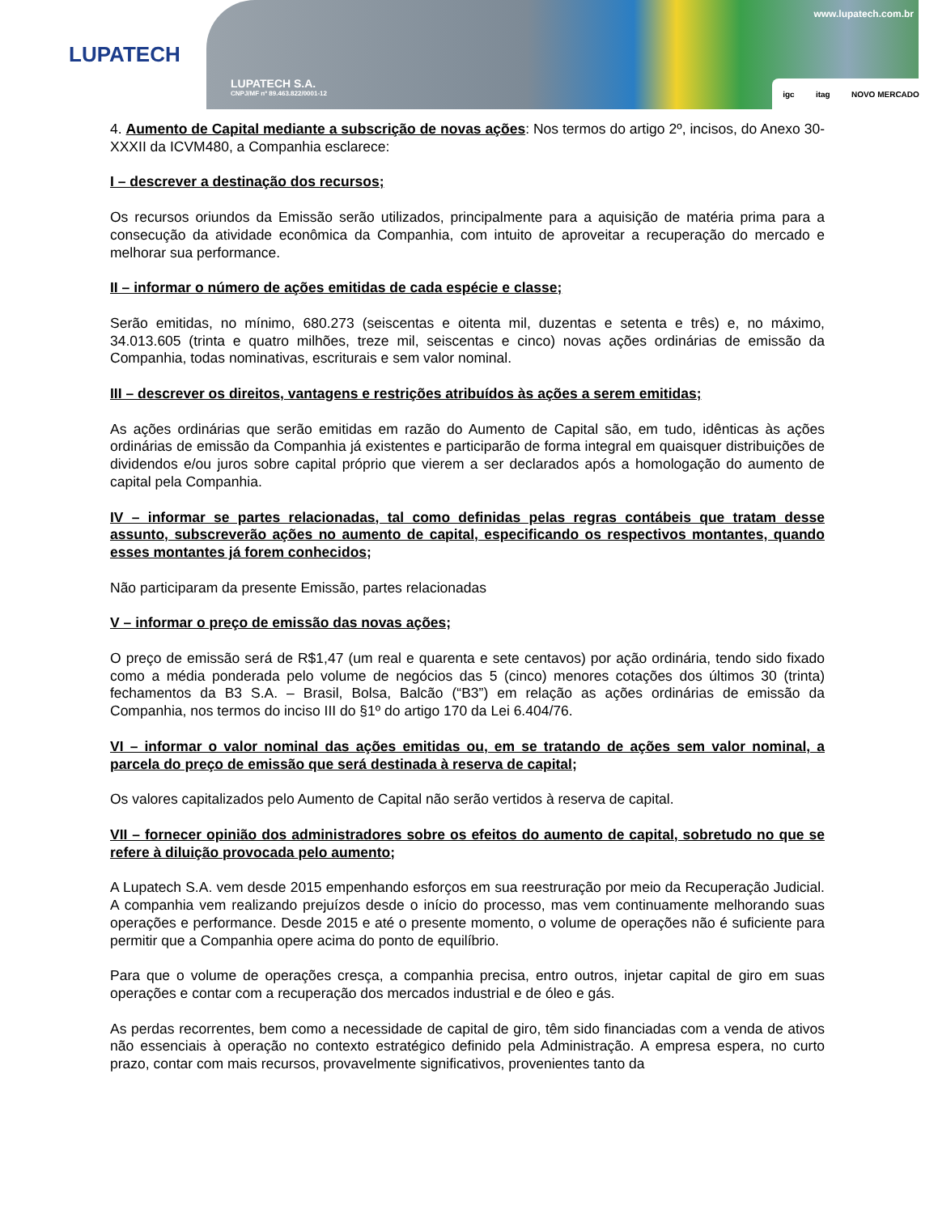LUPATECH
LUPATECH S.A.
CNPJ/MF nº 89.463.822/0001-12
www.lupatech.com.br
igc itag NOVO MERCADO
4. Aumento de Capital mediante a subscrição de novas ações: Nos termos do artigo 2º, incisos, do Anexo 30-XXXII da ICVM480, a Companhia esclarece:
I – descrever a destinação dos recursos;
Os recursos oriundos da Emissão serão utilizados, principalmente para a aquisição de matéria prima para a consecução da atividade econômica da Companhia, com intuito de aproveitar a recuperação do mercado e melhorar sua performance.
II – informar o número de ações emitidas de cada espécie e classe;
Serão emitidas, no mínimo, 680.273 (seiscentas e oitenta mil, duzentas e setenta e três) e, no máximo, 34.013.605 (trinta e quatro milhões, treze mil, seiscentas e cinco) novas ações ordinárias de emissão da Companhia, todas nominativas, escriturais e sem valor nominal.
III – descrever os direitos, vantagens e restrições atribuídos às ações a serem emitidas;
As ações ordinárias que serão emitidas em razão do Aumento de Capital são, em tudo, idênticas às ações ordinárias de emissão da Companhia já existentes e participarão de forma integral em quaisquer distribuições de dividendos e/ou juros sobre capital próprio que vierem a ser declarados após a homologação do aumento de capital pela Companhia.
IV – informar se partes relacionadas, tal como definidas pelas regras contábeis que tratam desse assunto, subscreverão ações no aumento de capital, especificando os respectivos montantes, quando esses montantes já forem conhecidos;
Não participaram da presente Emissão, partes relacionadas
V – informar o preço de emissão das novas ações;
O preço de emissão será de R$1,47 (um real e quarenta e sete centavos) por ação ordinária, tendo sido fixado como a média ponderada pelo volume de negócios das 5 (cinco) menores cotações dos últimos 30 (trinta) fechamentos da B3 S.A. – Brasil, Bolsa, Balcão (“B3”) em relação as ações ordinárias de emissão da Companhia, nos termos do inciso III do §1º do artigo 170 da Lei 6.404/76.
VI – informar o valor nominal das ações emitidas ou, em se tratando de ações sem valor nominal, a parcela do preço de emissão que será destinada à reserva de capital;
Os valores capitalizados pelo Aumento de Capital não serão vertidos à reserva de capital.
VII – fornecer opinião dos administradores sobre os efeitos do aumento de capital, sobretudo no que se refere à diluição provocada pelo aumento;
A Lupatech S.A. vem desde 2015 empenhando esforços em sua reestruração por meio da Recuperação Judicial. A companhia vem realizando prejuízos desde o início do processo, mas vem continuamente melhorando suas operações e performance. Desde 2015 e até o presente momento, o volume de operações não é suficiente para permitir que a Companhia opere acima do ponto de equilíbrio.
Para que o volume de operações cresça, a companhia precisa, entro outros, injetar capital de giro em suas operações e contar com a recuperação dos mercados industrial e de óleo e gás.
As perdas recorrentes, bem como a necessidade de capital de giro, têm sido financiadas com a venda de ativos não essenciais à operação no contexto estratégico definido pela Administração. A empresa espera, no curto prazo, contar com mais recursos, provavelmente significativos, provenientes tanto da